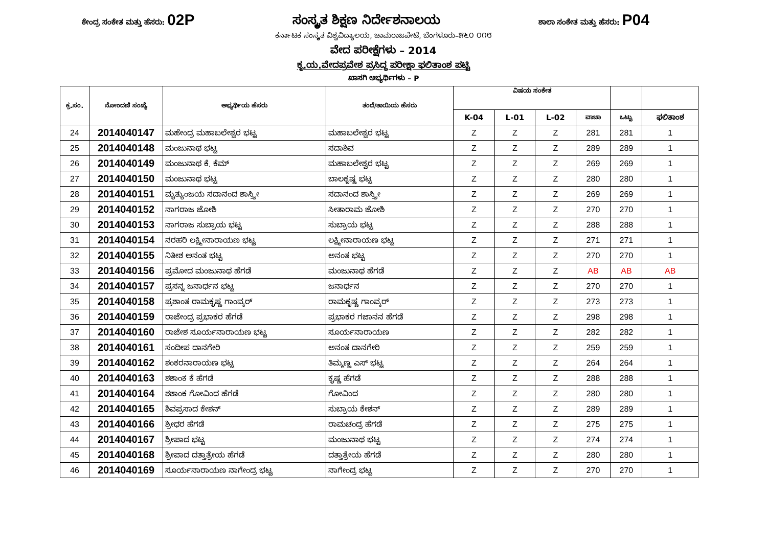ಕೇಂದ್ರ ಸಂಕೇತ ಮತ್ತು ಹೆಸರು: 02P ಸಂಸ್ಕೃತ ಶಿಕ್ಷಣ ನಿರ್ದೇಶನಾಲಯ ಶಾಲಾ ಸಂಕೇತ ಮತ್ತು ಹೆಸರು: P04
ಕರ್ನಾಟಕ ಸಂಸ್ಕೃತ ವಿಶ್ವವಿದ್ಯಾಲಯ, ಚಾಮರಾಜಪೇಟೆ, ಬೆಂಗಳೂರು–೫೬೦ ೦೧೮
ವೇದ ಪರೀಕ್ಷೆಗಳು – 2014
ಕೃ.ಯ.ವೇದಪ್ರವೇಶ ಪ್ರಸಿದ್ಧ ಪರೀಕ್ಷಾ ಫಲಿತಾಂಶ ಪಟ್ಟಿ
ಖಾಸಗಿ ಅಭ್ಯರ್ಥಿಗಳು – P
| ಕ್ರ.ಸಂ. | ನೋಂದಣಿ ಸಂಖ್ಯೆ | ಅಭ್ಯರ್ಥಿಯ ಹೆಸರು | ತಂದೆ/ತಾಯಿಯ ಹೆಸರು | ವಿಷಯ ಸಂಕೇತ | | | | | |
| --- | --- | --- | --- | --- | --- | --- | --- | --- | --- |
| | | | | K-04 | L-01 | L-02 | ವಾಚಾ | ಒಟ್ಟು | ಫಲಿತಾಂಶ |
| 24 | 2014040147 | ಮಹೇಂದ್ರ ಮಹಾಬಲೇಶ್ವರ ಭಟ್ಟ | ಮಹಾಬಲೇಶ್ವರ ಭಟ್ಟ | Z | Z | Z | 281 | 281 | 1 |
| 25 | 2014040148 | ಮಂಜುನಾಥ ಭಟ್ಟ | ಸದಾಶಿವ | Z | Z | Z | 289 | 289 | 1 |
| 26 | 2014040149 | ಮಂಜುನಾಥ ಕೆ. ಕೆಮ್ | ಮಹಾಬಲೇಶ್ವರ ಭಟ್ಟ | Z | Z | Z | 269 | 269 | 1 |
| 27 | 2014040150 | ಮಂಜುನಾಥ ಭಟ್ಟ | ಬಾಲಕೃಷ್ಣ ಭಟ್ಟ | Z | Z | Z | 280 | 280 | 1 |
| 28 | 2014040151 | ಮೃತ್ಯುಂಜಯ ಸದಾನಂದ ಶಾಸ್ತ್ರೀ | ಸದಾನಂದ ಶಾಸ್ತ್ರೀ | Z | Z | Z | 269 | 269 | 1 |
| 29 | 2014040152 | ನಾಗರಾಜ ಜೋಶಿ | ಸೀತಾರಾಮ ಜೋಶಿ | Z | Z | Z | 270 | 270 | 1 |
| 30 | 2014040153 | ನಾಗರಾಜ ಸುಬ್ರಾಯ ಭಟ್ಟ | ಸುಬ್ರಾಯ ಭಟ್ಟ | Z | Z | Z | 288 | 288 | 1 |
| 31 | 2014040154 | ನರಹರಿ ಲಕ್ಷ್ಮೀನಾರಾಯಣ ಭಟ್ಟ | ಲಕ್ಷ್ಮೀನಾರಾಯಣ ಭಟ್ಟ | Z | Z | Z | 271 | 271 | 1 |
| 32 | 2014040155 | ನಿತೀಶ ಅನಂತ ಭಟ್ಟ | ಅನಂತ ಭಟ್ಟ | Z | Z | Z | 270 | 270 | 1 |
| 33 | 2014040156 | ಪ್ರಮೋದ ಮಂಜುನಾಥ ಹೆಗಡೆ | ಮಂಜುನಾಥ ಹೆಗಡೆ | Z | Z | Z | AB | AB | AB |
| 34 | 2014040157 | ಪ್ರಸನ್ನ ಜನಾರ್ಧನ ಭಟ್ಟ | ಜನಾರ್ಧನ | Z | Z | Z | 270 | 270 | 1 |
| 35 | 2014040158 | ಪ್ರಶಾಂತ ರಾಮಕೃಷ್ಣ ಗಾಂವ್ಕರ್ | ರಾಮಕೃಷ್ಣ ಗಾಂವ್ಕರ್ | Z | Z | Z | 273 | 273 | 1 |
| 36 | 2014040159 | ರಾಜೇಂದ್ರ ಪ್ರಭಾಕರ ಹೆಗಡೆ | ಪ್ರಭಾಕರ ಗಜಾನನ ಹೆಗಡೆ | Z | Z | Z | 298 | 298 | 1 |
| 37 | 2014040160 | ರಾಜೇಶ ಸೂರ್ಯನಾರಾಯಣ ಭಟ್ಟ | ಸೂರ್ಯನಾರಾಯಣ | Z | Z | Z | 282 | 282 | 1 |
| 38 | 2014040161 | ಸಂದೀಪ ದಾನಗೇರಿ | ಅನಂತ ದಾನಗೇರಿ | Z | Z | Z | 259 | 259 | 1 |
| 39 | 2014040162 | ಶಂಕರನಾರಾಯಣ ಭಟ್ಟ | ತಿಮ್ಮಣ್ಣ ಎಸ್ ಭಟ್ಟ | Z | Z | Z | 264 | 264 | 1 |
| 40 | 2014040163 | ಶಶಾಂಕ ಕೆ ಹೆಗಡೆ | ಕೃಷ್ಣ ಹೆಗಡೆ | Z | Z | Z | 288 | 288 | 1 |
| 41 | 2014040164 | ಶಶಾಂಕ ಗೋವಿಂದ ಹೆಗಡೆ | ಗೋವಿಂದ | Z | Z | Z | 280 | 280 | 1 |
| 42 | 2014040165 | ಶಿವಪ್ರಸಾದ ಕೇಶನ್ | ಸುಬ್ರಾಯ ಕೇಶನ್ | Z | Z | Z | 289 | 289 | 1 |
| 43 | 2014040166 | ಶ್ರೀಧರ ಹೆಗಡೆ | ರಾಮಚಂದ್ರ ಹೆಗಡೆ | Z | Z | Z | 275 | 275 | 1 |
| 44 | 2014040167 | ಶ್ರೀಪಾದ ಭಟ್ಟ | ಮಂಜುನಾಥ ಭಟ್ಟ | Z | Z | Z | 274 | 274 | 1 |
| 45 | 2014040168 | ಶ್ರೀಪಾದ ದತ್ತಾತ್ರೇಯ ಹೆಗಡೆ | ದತ್ತಾತ್ರೇಯ ಹೆಗಡೆ | Z | Z | Z | 280 | 280 | 1 |
| 46 | 2014040169 | ಸೂರ್ಯನಾರಾಯಣ ನಾಗೇಂದ್ರ ಭಟ್ಟ | ನಾಗೇಂದ್ರ ಭಟ್ಟ | Z | Z | Z | 270 | 270 | 1 |